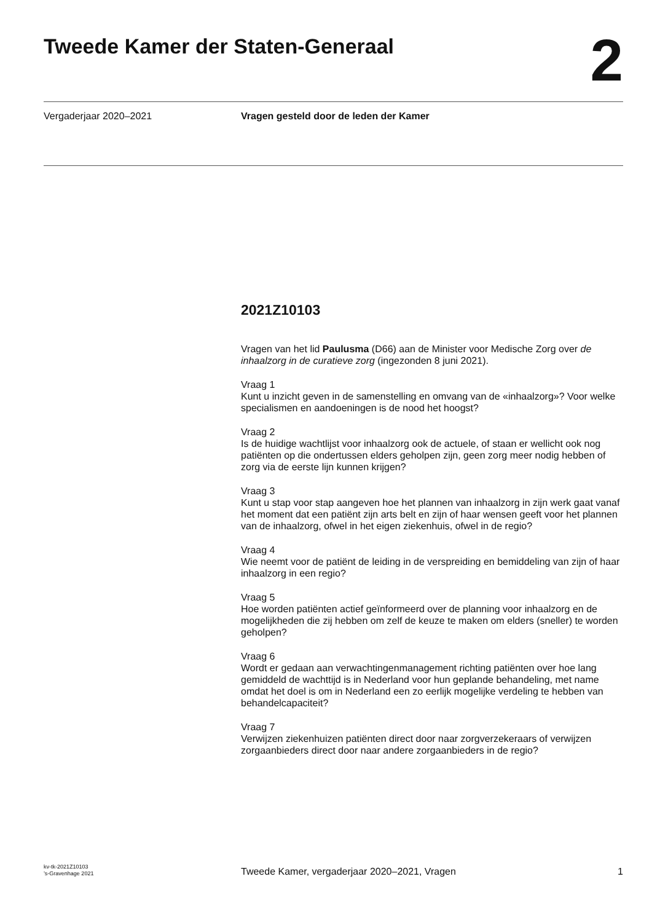Tweede Kamer der Staten-Generaal
2
Vergaderjaar 2020–2021 Vragen gesteld door de leden der Kamer
2021Z10103
Vragen van het lid Paulusma (D66) aan de Minister voor Medische Zorg over de inhaalzorg in de curatieve zorg (ingezonden 8 juni 2021).
Vraag 1
Kunt u inzicht geven in de samenstelling en omvang van de «inhaalzorg»? Voor welke specialismen en aandoeningen is de nood het hoogst?
Vraag 2
Is de huidige wachtlijst voor inhaalzorg ook de actuele, of staan er wellicht ook nog patiënten op die ondertussen elders geholpen zijn, geen zorg meer nodig hebben of zorg via de eerste lijn kunnen krijgen?
Vraag 3
Kunt u stap voor stap aangeven hoe het plannen van inhaalzorg in zijn werk gaat vanaf het moment dat een patiënt zijn arts belt en zijn of haar wensen geeft voor het plannen van de inhaalzorg, ofwel in het eigen ziekenhuis, ofwel in de regio?
Vraag 4
Wie neemt voor de patiënt de leiding in de verspreiding en bemiddeling van zijn of haar inhaalzorg in een regio?
Vraag 5
Hoe worden patiënten actief geïnformeerd over de planning voor inhaalzorg en de mogelijkheden die zij hebben om zelf de keuze te maken om elders (sneller) te worden geholpen?
Vraag 6
Wordt er gedaan aan verwachtingenmanagement richting patiënten over hoe lang gemiddeld de wachttijd is in Nederland voor hun geplande behandeling, met name omdat het doel is om in Nederland een zo eerlijk mogelijke verdeling te hebben van behandelcapaciteit?
Vraag 7
Verwijzen ziekenhuizen patiënten direct door naar zorgverzekeraars of verwijzen zorgaanbieders direct door naar andere zorgaanbieders in de regio?
kv-tk-2021Z10103
’s-Gravenhage 2021
Tweede Kamer, vergaderjaar 2020–2021, Vragen
1